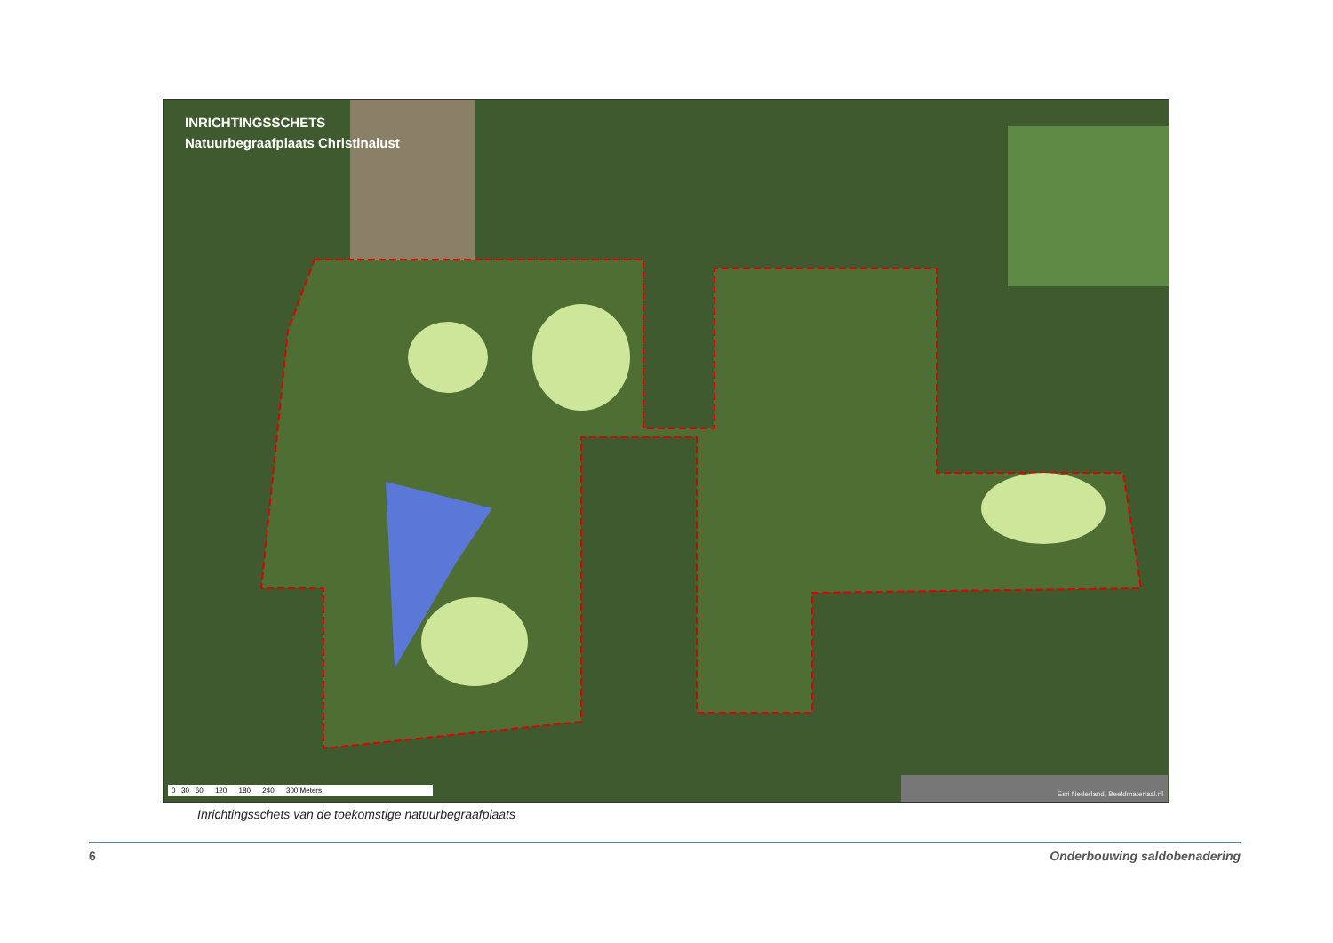INRICHTINGSSCHETS
Natuurbegraafplaats Christinalust
0 30 60 120 180 240 300 Meters
Esri Nederland, Beeldmateriaal.nl
Inrichtingsschets van de toekomstige natuurbegraafplaats
6 Onderbouwing saldobenadering